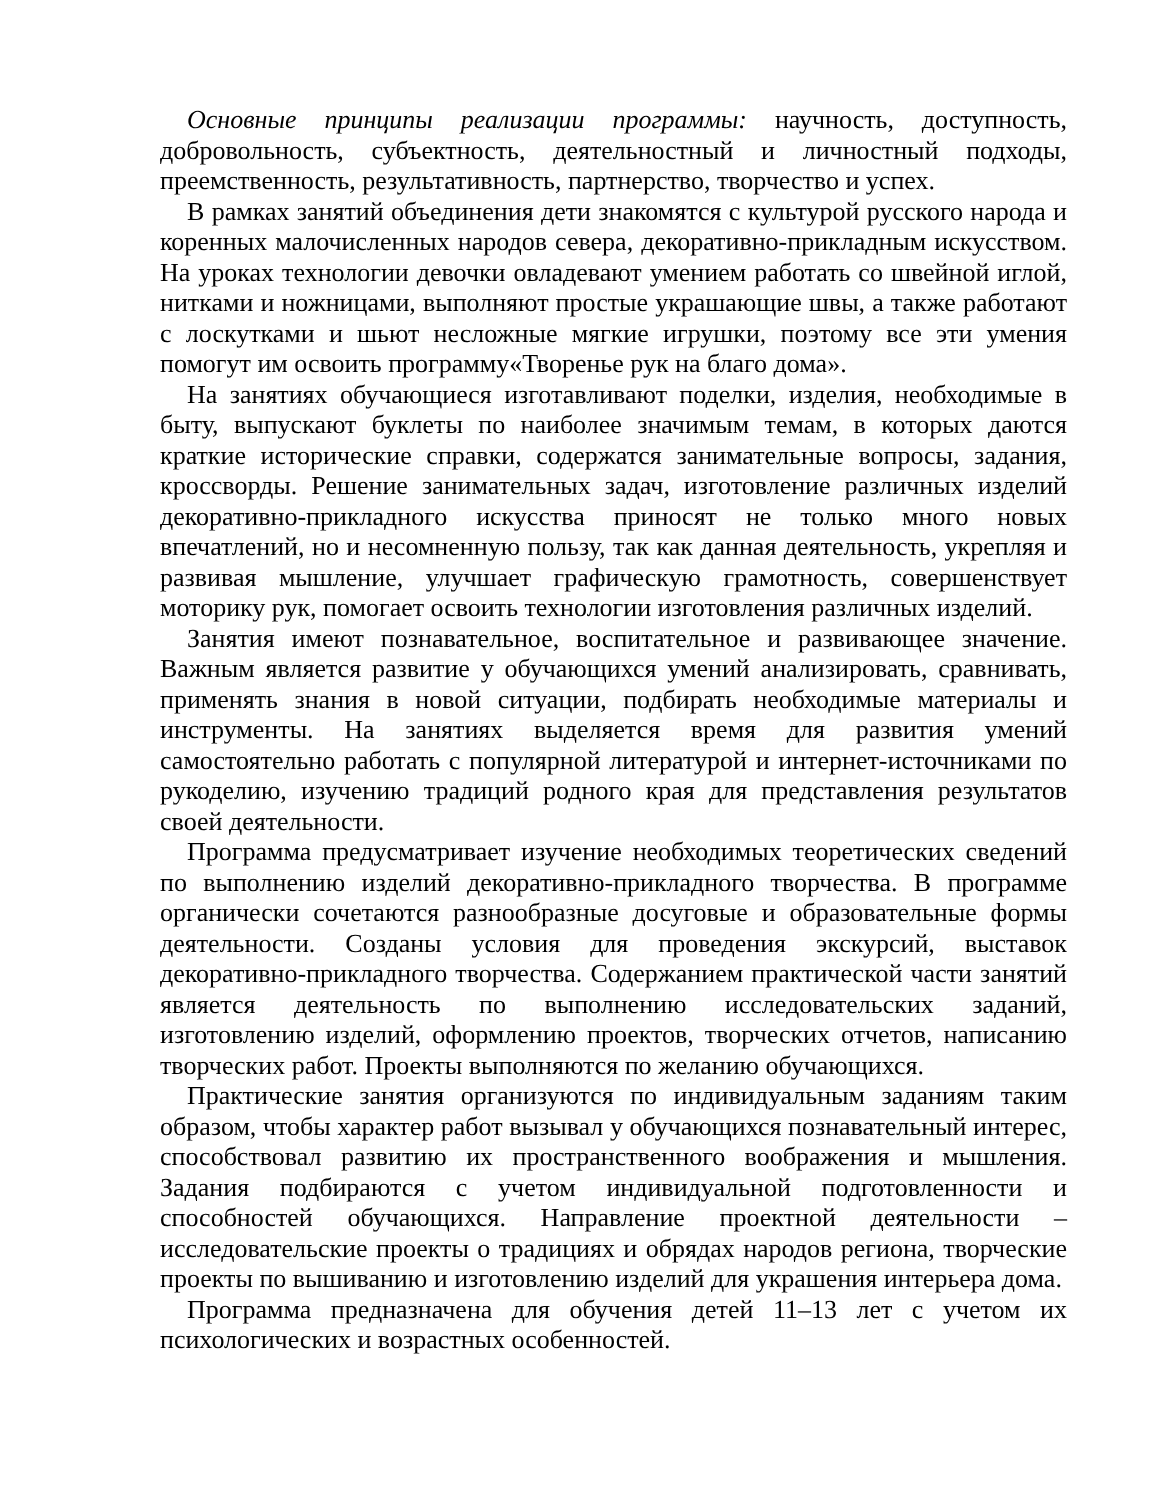Основные принципы реализации программы: научность, доступность, добровольность, субъектность, деятельностный и личностный подходы, преемственность, результативность, партнерство, творчество и успех.
В рамках занятий объединения дети знакомятся с культурой русского народа и коренных малочисленных народов севера, декоративно-прикладным искусством. На уроках технологии девочки овладевают умением работать со швейной иглой, нитками и ножницами, выполняют простые украшающие швы, а также работают с лоскутками и шьют несложные мягкие игрушки, поэтому все эти умения помогут им освоить программу«Творенье рук на благо дома».
На занятиях обучающиеся изготавливают поделки, изделия, необходимые в быту, выпускают буклеты по наиболее значимым темам, в которых даются краткие исторические справки, содержатся занимательные вопросы, задания, кроссворды. Решение занимательных задач, изготовление различных изделий декоративно-прикладного искусства приносят не только много новых впечатлений, но и несомненную пользу, так как данная деятельность, укрепляя и развивая мышление, улучшает графическую грамотность, совершенствует моторику рук, помогает освоить технологии изготовления различных изделий.
Занятия имеют познавательное, воспитательное и развивающее значение. Важным является развитие у обучающихся умений анализировать, сравнивать, применять знания в новой ситуации, подбирать необходимые материалы и инструменты. На занятиях выделяется время для развития умений самостоятельно работать с популярной литературой и интернет-источниками по рукоделию, изучению традиций родного края для представления результатов своей деятельности.
Программа предусматривает изучение необходимых теоретических сведений по выполнению изделий декоративно-прикладного творчества. В программе органически сочетаются разнообразные досуговые и образовательные формы деятельности. Созданы условия для проведения экскурсий, выставок декоративно-прикладного творчества. Содержанием практической части занятий является деятельность по выполнению исследовательских заданий, изготовлению изделий, оформлению проектов, творческих отчетов, написанию творческих работ. Проекты выполняются по желанию обучающихся.
Практические занятия организуются по индивидуальным заданиям таким образом, чтобы характер работ вызывал у обучающихся познавательный интерес, способствовал развитию их пространственного воображения и мышления. Задания подбираются с учетом индивидуальной подготовленности и способностей обучающихся. Направление проектной деятельности – исследовательские проекты о традициях и обрядах народов региона, творческие проекты по вышиванию и изготовлению изделий для украшения интерьера дома.
Программа предназначена для обучения детей 11–13 лет с учетом их психологических и возрастных особенностей.